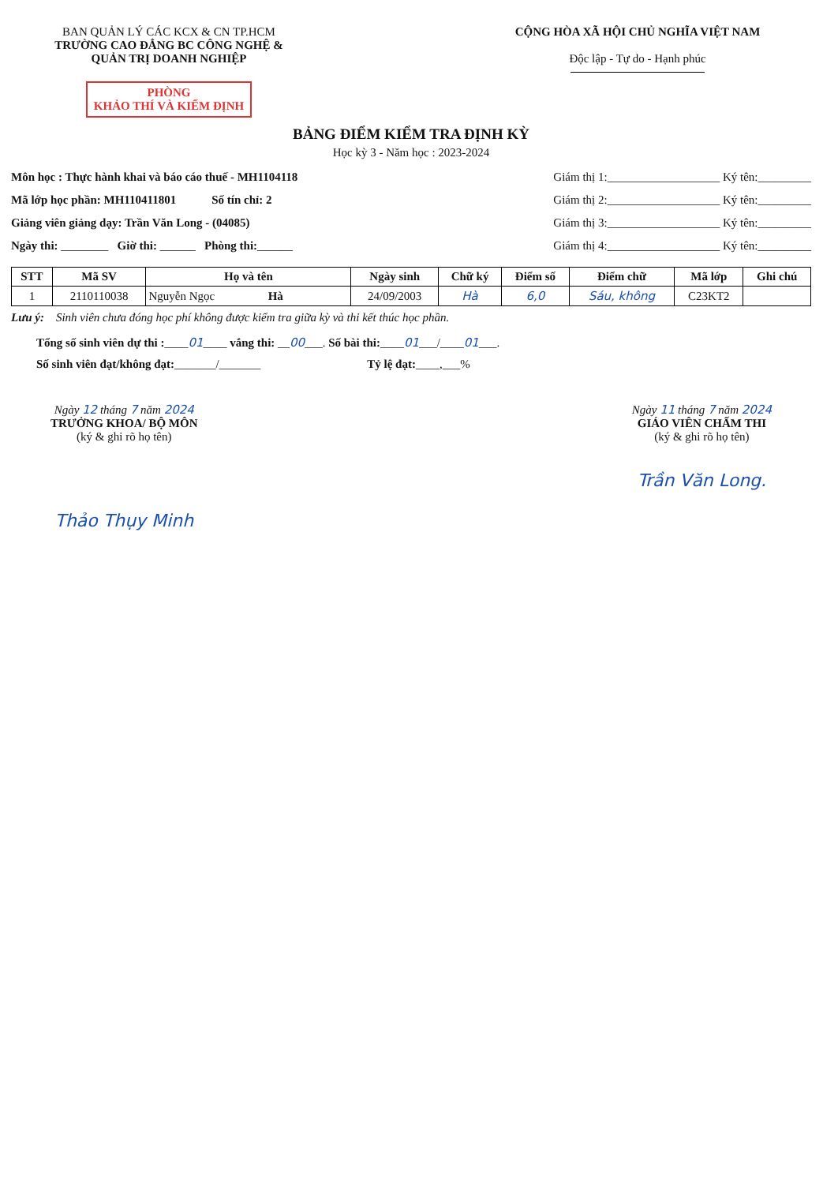BAN QUẢN LÝ CÁC KCX & CN TP.HCM
TRƯỜNG CAO ĐẲNG BC CÔNG NGHỆ &
QUẢN TRỊ DOANH NGHIỆP
PHÒNG
KHẢO THÍ VÀ KIỂM ĐỊNH
CỘNG HÒA XÃ HỘI CHỦ NGHĨA VIỆT NAM
Độc lập - Tự do - Hạnh phúc
BẢNG ĐIỂM KIỂM TRA ĐỊNH KỲ
Học kỳ 3 - Năm học : 2023-2024
Môn học : Thực hành khai và báo cáo thuế - MH1104118
Mã lớp học phần: MH110411801 Số tín chỉ: 2
Giảng viên giảng dạy: Trần Văn Long - (04085)
Ngày thi: ________ Giờ thi: ______ Phòng thi:______
Giám thị 1:___________________ Ký tên:_________
Giám thị 2:___________________ Ký tên:_________
Giám thị 3:___________________ Ký tên:_________
Giám thị 4:___________________ Ký tên:_________
| STT | Mã SV | Họ và tên | Ngày sinh | Chữ ký | Điểm số | Điểm chữ | Mã lớp | Ghi chú |
| --- | --- | --- | --- | --- | --- | --- | --- | --- |
| 1 | 2110110038 | Nguyễn Ngọc Hà | 24/09/2003 | Hà | 6,0 | Sáu, không | C23KT2 | |
Lưu ý: Sinh viên chưa đóng học phí không được kiểm tra giữa kỳ và thi kết thúc học phần.
Tổng số sinh viên dự thi :____01____ vắng thi: __00___. Số bài thi:____01___/____01___.
Số sinh viên đạt/không đạt:_______/_______ Tỷ lệ đạt:____,___%
Ngày 12 tháng 7 năm 2024
TRƯỞNG KHOA/ BỘ MÔN
(ký & ghi rõ họ tên)
Thảo Thụy Minh
Ngày 11 tháng 7 năm 2024
GIÁO VIÊN CHẤM THI
(ký & ghi rõ họ tên)
Trần Văn Long.